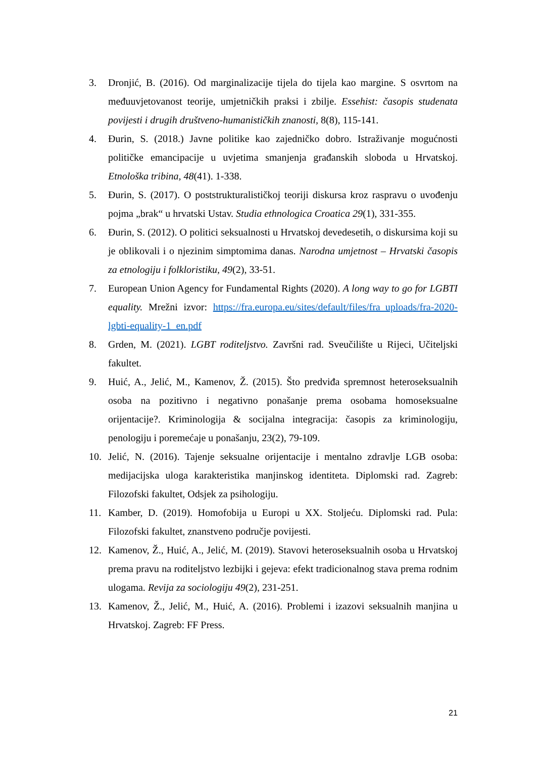3. Dronjić, B. (2016). Od marginalizacije tijela do tijela kao margine. S osvrtom na međuuvjetovanost teorije, umjetničkih praksi i zbilje. Essehist: časopis studenata povijesti i drugih društveno-humanističkih znanosti, 8(8), 115-141.
4. Đurin, S. (2018.) Javne politike kao zajedničko dobro. Istraživanje mogućnosti političke emancipacije u uvjetima smanjenja građanskih sloboda u Hrvatskoj. Etnološka tribina, 48(41). 1-338.
5. Đurin, S. (2017). O poststrukturalističkoj teoriji diskursa kroz raspravu o uvođenju pojma „brak“ u hrvatski Ustav. Studia ethnologica Croatica 29(1), 331-355.
6. Đurin, S. (2012). O politici seksualnosti u Hrvatskoj devedesetih, o diskursima koji su je oblikovali i o njezinim simptomima danas. Narodna umjetnost – Hrvatski časopis za etnologiju i folkloristiku, 49(2), 33-51.
7. European Union Agency for Fundamental Rights (2020). A long way to go for LGBTI equality. Mrežni izvor: https://fra.europa.eu/sites/default/files/fra_uploads/fra-2020-lgbti-equality-1_en.pdf
8. Grden, M. (2021). LGBT roditeljstvo. Završni rad. Sveučilište u Rijeci, Učiteljski fakultet.
9. Huić, A., Jelić, M., Kamenov, Ž. (2015). Što predviđa spremnost heteroseksualnih osoba na pozitivno i negativno ponašanje prema osobama homoseksualne orijentacije?. Kriminologija & socijalna integracija: časopis za kriminologiju, penologiju i poremećaje u ponašanju, 23(2), 79-109.
10. Jelić, N. (2016). Tajenje seksualne orijentacije i mentalno zdravlje LGB osoba: medijacijska uloga karakteristika manjinskog identiteta. Diplomski rad. Zagreb: Filozofski fakultet, Odsjek za psihologiju.
11. Kamber, D. (2019). Homofobija u Europi u XX. Stoljeću. Diplomski rad. Pula: Filozofski fakultet, znanstveno područje povijesti.
12. Kamenov, Ž., Huić, A., Jelić, M. (2019). Stavovi heteroseksualnih osoba u Hrvatskoj prema pravu na roditeljstvo lezbijki i gejeva: efekt tradicionalnog stava prema rodnim ulogama. Revija za sociologiju 49(2), 231-251.
13. Kamenov, Ž., Jelić, M., Huić, A. (2016). Problemi i izazovi seksualnih manjina u Hrvatskoj. Zagreb: FF Press.
21